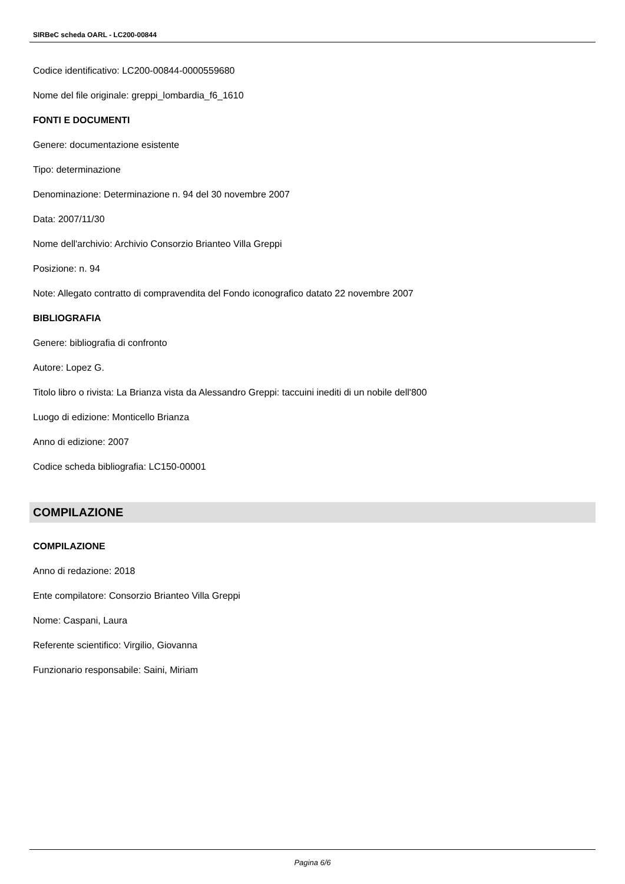SIRBeC scheda OARL - LC200-00844
Codice identificativo: LC200-00844-0000559680
Nome del file originale: greppi_lombardia_f6_1610
FONTI E DOCUMENTI
Genere: documentazione esistente
Tipo: determinazione
Denominazione: Determinazione n. 94 del 30 novembre 2007
Data: 2007/11/30
Nome dell'archivio: Archivio Consorzio Brianteo Villa Greppi
Posizione: n. 94
Note: Allegato contratto di compravendita del Fondo iconografico datato 22 novembre 2007
BIBLIOGRAFIA
Genere: bibliografia di confronto
Autore: Lopez G.
Titolo libro o rivista: La Brianza vista da Alessandro Greppi: taccuini inediti di un nobile dell'800
Luogo di edizione: Monticello Brianza
Anno di edizione: 2007
Codice scheda bibliografia: LC150-00001
COMPILAZIONE
COMPILAZIONE
Anno di redazione: 2018
Ente compilatore: Consorzio Brianteo Villa Greppi
Nome: Caspani, Laura
Referente scientifico: Virgilio, Giovanna
Funzionario responsabile: Saini, Miriam
Pagina 6/6